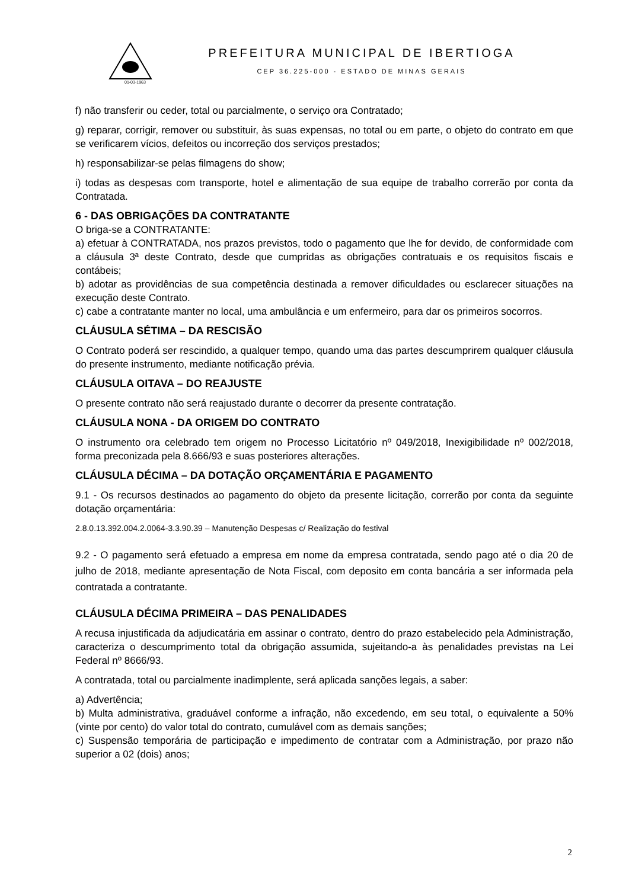01-03-1963
PREFEITURA MUNICIPAL DE IBERTIOGA
CEP 36.225-000 - ESTADO DE MINAS GERAIS
f) não transferir ou ceder, total ou parcialmente, o serviço ora Contratado;
g) reparar, corrigir, remover ou substituir, às suas expensas, no total ou em parte, o objeto do contrato em que se verificarem vícios, defeitos ou incorreção dos serviços prestados;
h) responsabilizar-se pelas filmagens do show;
i) todas as despesas com transporte, hotel e alimentação de sua equipe de trabalho correrão por conta da Contratada.
6 - DAS OBRIGAÇÕES DA CONTRATANTE
O briga-se a CONTRATANTE:
a) efetuar à CONTRATADA, nos prazos previstos, todo o pagamento que lhe for devido, de conformidade com a cláusula 3ª deste Contrato, desde que cumpridas as obrigações contratuais e os requisitos fiscais e contábeis;
b) adotar as providências de sua competência destinada a remover dificuldades ou esclarecer situações na execução deste Contrato.
c) cabe a contratante manter no local, uma ambulância e um enfermeiro, para dar os primeiros socorros.
CLÁUSULA SÉTIMA – DA RESCISÃO
O Contrato poderá ser rescindido, a qualquer tempo, quando uma das partes descumprirem qualquer cláusula do presente instrumento, mediante notificação prévia.
CLÁUSULA OITAVA – DO REAJUSTE
O presente contrato não será reajustado durante o decorrer da presente contratação.
CLÁUSULA NONA - DA ORIGEM DO CONTRATO
O instrumento ora celebrado tem origem no Processo Licitatório nº 049/2018, Inexigibilidade nº 002/2018, forma preconizada pela 8.666/93 e suas posteriores alterações.
CLÁUSULA DÉCIMA – DA DOTAÇÃO ORÇAMENTÁRIA E PAGAMENTO
9.1 - Os recursos destinados ao pagamento do objeto da presente licitação, correrão por conta da seguinte dotação orçamentária:
2.8.0.13.392.004.2.0064-3.3.90.39 – Manutenção Despesas c/ Realização do festival
9.2 - O pagamento será efetuado a empresa em nome da empresa contratada, sendo pago até o dia 20 de julho de 2018, mediante apresentação de Nota Fiscal, com deposito em conta bancária a ser informada pela contratada a contratante.
CLÁUSULA DÉCIMA PRIMEIRA – DAS PENALIDADES
A recusa injustificada da adjudicatária em assinar o contrato, dentro do prazo estabelecido pela Administração, caracteriza o descumprimento total da obrigação assumida, sujeitando-a às penalidades previstas na Lei Federal nº 8666/93.
A contratada, total ou parcialmente inadimplente, será aplicada sanções legais, a saber:
a) Advertência;
b) Multa administrativa, graduável conforme a infração, não excedendo, em seu total, o equivalente a 50% (vinte por cento) do valor total do contrato, cumulável com as demais sanções;
c) Suspensão temporária de participação e impedimento de contratar com a Administração, por prazo não superior a 02 (dois) anos;
2